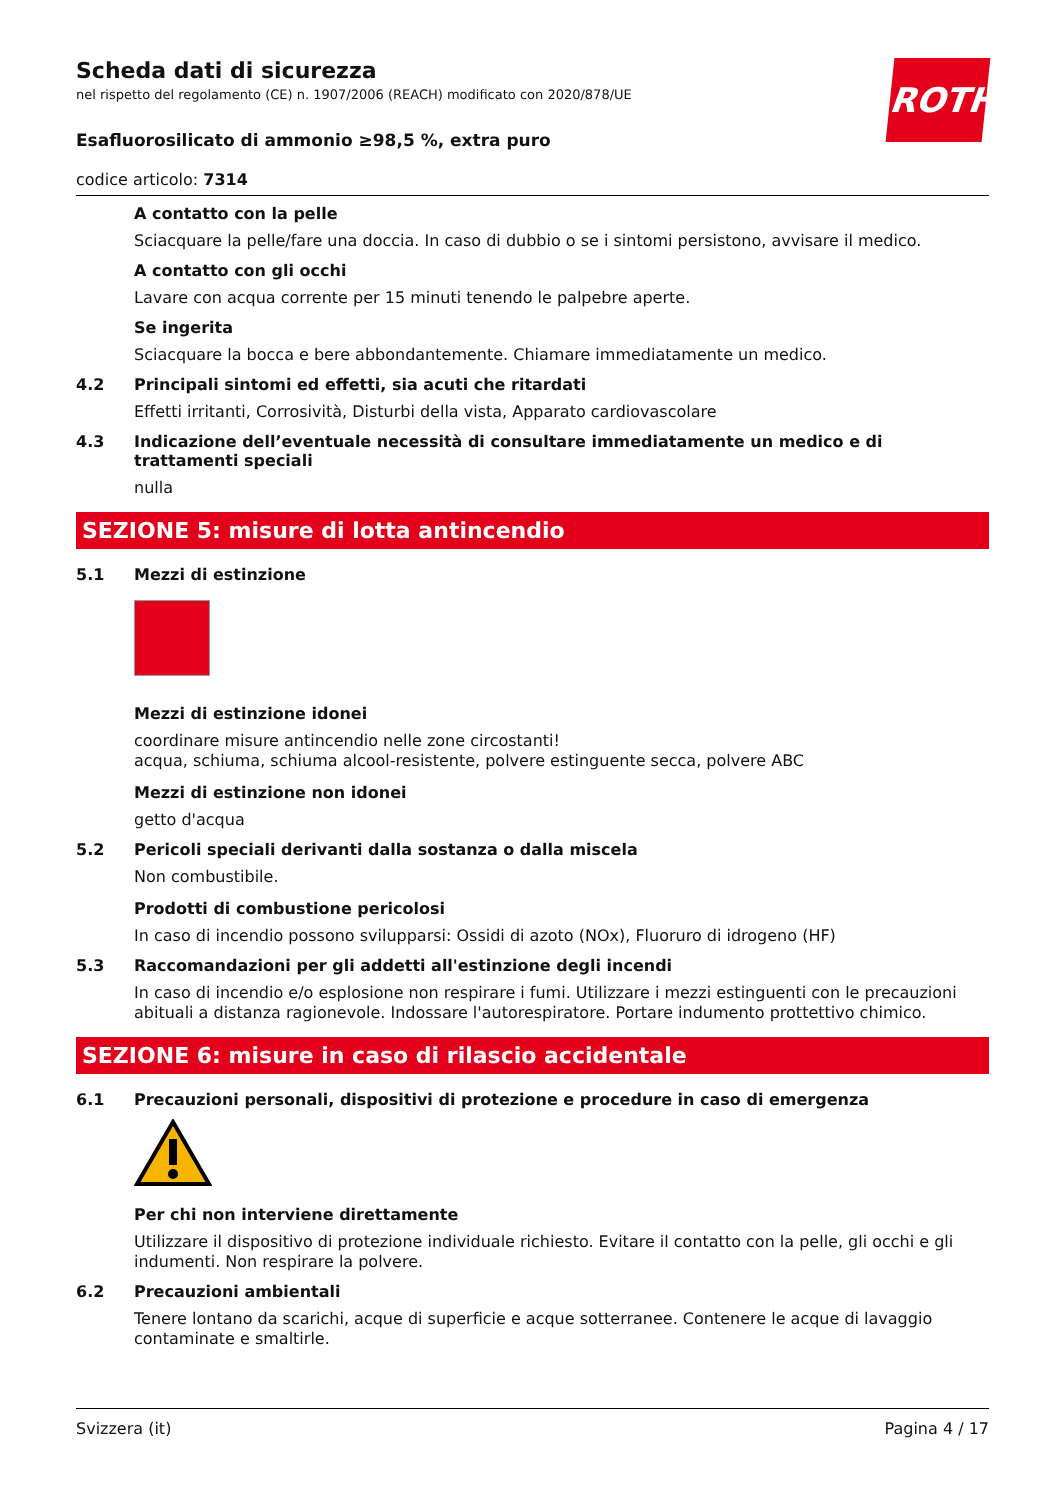ROTH
Scheda dati di sicurezza
nel rispetto del regolamento (CE) n. 1907/2006 (REACH) modificato con 2020/878/UE
Esafluorosilicato di ammonio ≥98,5 %, extra puro
codice articolo: 7314
A contatto con la pelle
Sciacquare la pelle/fare una doccia. In caso di dubbio o se i sintomi persistono, avvisare il medico.
A contatto con gli occhi
Lavare con acqua corrente per 15 minuti tenendo le palpebre aperte.
Se ingerita
Sciacquare la bocca e bere abbondantemente. Chiamare immediatamente un medico.
4.2 Principali sintomi ed effetti, sia acuti che ritardati
Effetti irritanti, Corrosività, Disturbi della vista, Apparato cardiovascolare
4.3 Indicazione dell’eventuale necessità di consultare immediatamente un medico e di trattamenti speciali
nulla
SEZIONE 5: misure di lotta antincendio
5.1 Mezzi di estinzione
Mezzi di estinzione idonei
coordinare misure antincendio nelle zone circostanti!
acqua, schiuma, schiuma alcool-resistente, polvere estinguente secca, polvere ABC
Mezzi di estinzione non idonei
getto d'acqua
5.2 Pericoli speciali derivanti dalla sostanza o dalla miscela
Non combustibile.
Prodotti di combustione pericolosi
In caso di incendio possono svilupparsi: Ossidi di azoto (NOx), Fluoruro di idrogeno (HF)
5.3 Raccomandazioni per gli addetti all'estinzione degli incendi
In caso di incendio e/o esplosione non respirare i fumi. Utilizzare i mezzi estinguenti con le precauzioni abituali a distanza ragionevole. Indossare l'autorespiratore. Portare indumento prottettivo chimico.
SEZIONE 6: misure in caso di rilascio accidentale
6.1 Precauzioni personali, dispositivi di protezione e procedure in caso di emergenza
Per chi non interviene direttamente
Utilizzare il dispositivo di protezione individuale richiesto. Evitare il contatto con la pelle, gli occhi e gli indumenti. Non respirare la polvere.
6.2 Precauzioni ambientali
Tenere lontano da scarichi, acque di superficie e acque sotterranee. Contenere le acque di lavaggio contaminate e smaltirle.
Svizzera (it) Pagina 4 / 17